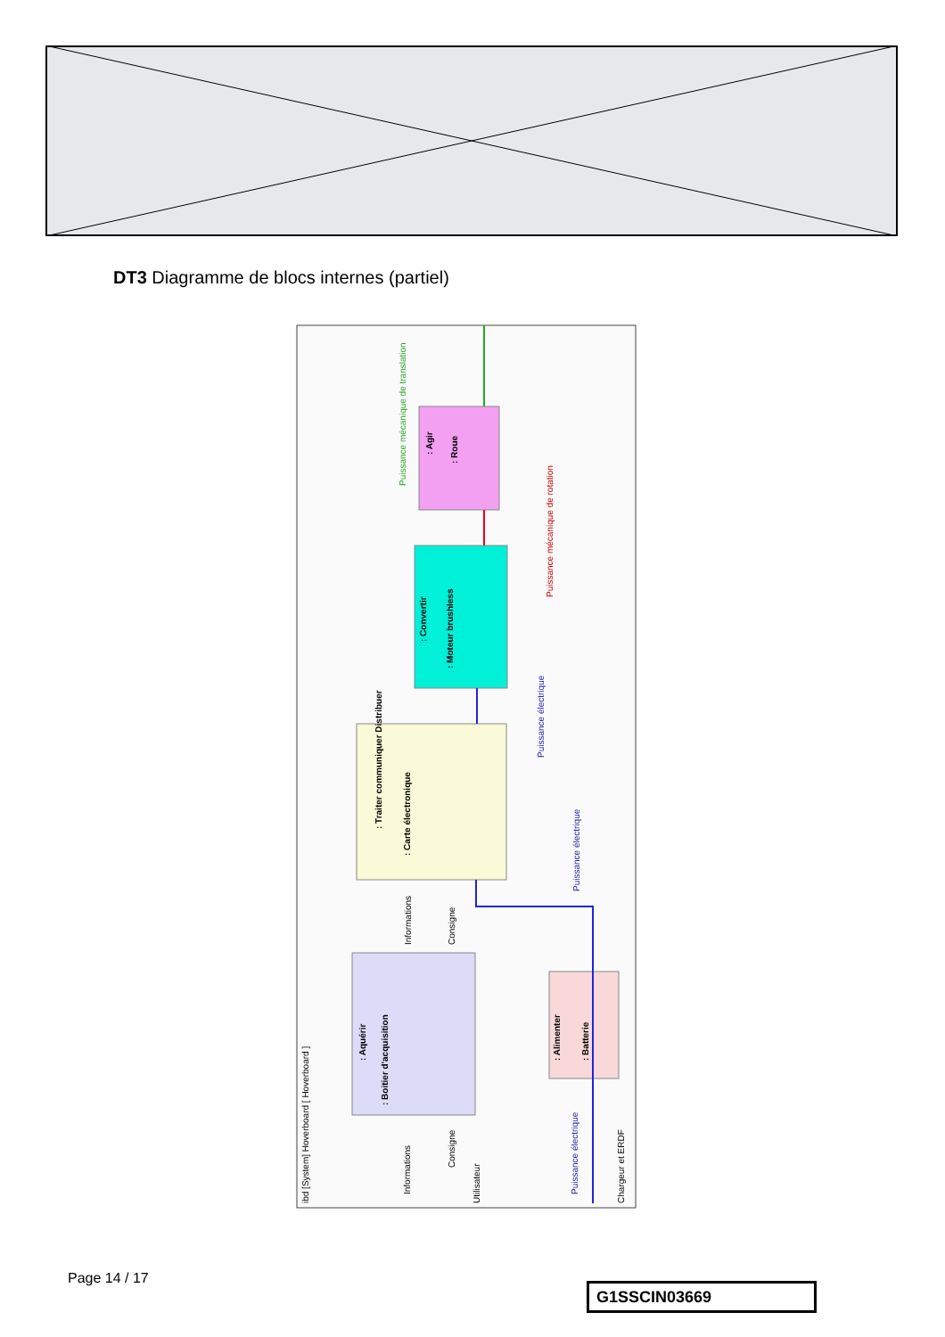DT3 Diagramme de blocs internes (partiel)
: Agir
: Roue
Puissance mécanique de translation
Puissance mécanique de rotation
: Convertir
: Moteur brushless
Puissance électrique
: Traiter communiquer Distribuer
: Carte électronique
Puissance électrique
Informations
Consigne
: Aquérir
: Boitier d'acquisition
: Alimenter
: Batterie
Puissance électrique
ibd [System] Hoverboard [ Hoverboard ]
Informations
Consigne
Utilisateur
Chargeur et ERDF
Page 14 / 17
G1SSCIN03669